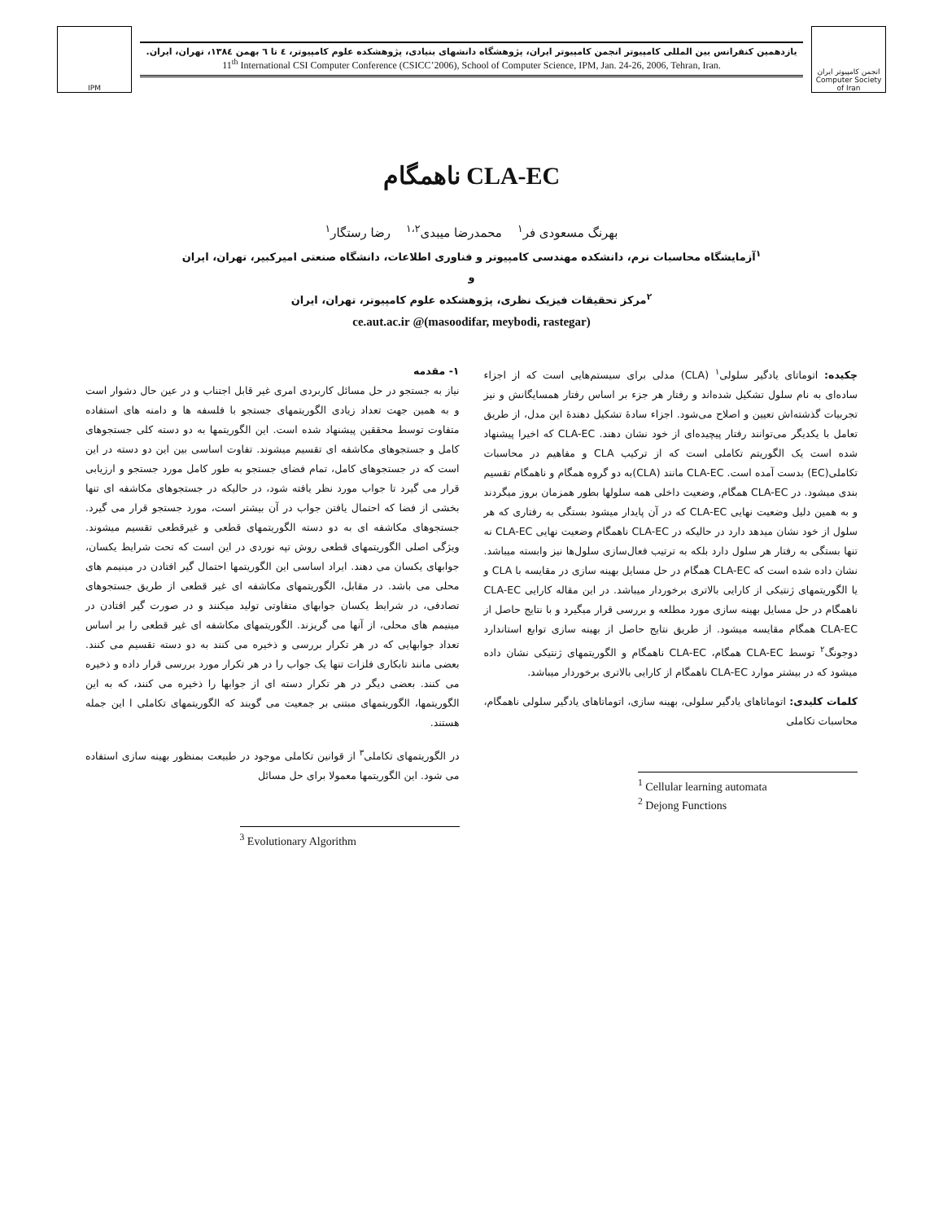IPM
یازدهمین کنفرانس بین المللی کامپیوتر انجمن کامپیوتر ایران، پژوهشگاه دانشهای بنیادی، پژوهشکده علوم کامپیوتر، ٤ تا ٦ بهمن ١٣٨٤، تهران، ایران.
11<sup>th</sup> International CSI Computer Conference (CSICC’2006), School of Computer Science, IPM, Jan. 24-26, 2006, Tehran, Iran.
انجمن کامپیوتر ایران Computer Society of Iran
CLA-EC ناهمگام
بهرنگ مسعودی فر<sup>۱</sup> محمدرضا میبدی<sup>۱،۲</sup> رضا رستگار<sup>۱</sup>
<sup>۱</sup> آزمایشگاه محاسبات نرم، دانشکده مهندسی کامپیوتر و فناوری اطلاعات، دانشگاه صنعتی امیرکبیر، تهران، ایران
و
<sup>۲</sup> مرکز تحقیقات فیزیک نظری، پژوهشکده علوم کامپیوتر، تهران، ایران
(masoodifar, meybodi, rastegar)@ ce.aut.ac.ir
چکیده: اتوماتای یادگیر سلولی<sup>۱</sup> (CLA) مدلی برای سیستم‌هایی است که از اجزاء ساده‌ای به نام سلول تشکیل شده‌اند و رفتار هر جزء بر اساس رفتار همسایگانش و نیز تجربیات گذشته‌اش تعیین و اصلاح می‌شود. اجزاء سادهٔ تشکیل دهندهٔ این مدل، از طریق تعامل با یکدیگر می‌توانند رفتار پیچیده‌ای از خود نشان دهند. CLA-EC که اخیرا پیشنهاد شده است یک الگوریتم تکاملی است که از ترکیب CLA و مفاهیم در محاسبات تکاملی(EC) بدست آمده است. CLA-EC مانند (CLA)به دو گروه همگام و ناهمگام تقسیم بندی میشود. در CLA-EC همگام, وضعیت داخلی همه سلولها بطور همزمان بروز میگردند و به همین دلیل وضعیت نهایی CLA-EC که در آن پایدار میشود بستگی به رفتاری که هر سلول از خود نشان میدهد دارد در حالیکه در CLA-EC ناهمگام وضعیت نهایی CLA-EC نه تنها بستگی به رفتار هر سلول دارد بلکه به ترتیب فعال‌سازی سلول‌ها نیز وابسته میباشد. نشان داده شده است که CLA-EC همگام در حل مسایل بهینه سازی در مقایسه با CLA و یا الگوریتمهای ژنتیکی از کارایی بالاتری برخوردار میباشد. در این مقاله کارایی CLA-EC ناهمگام در حل مسایل بهینه سازی مورد مطلعه و بررسی قرار میگیرد و با نتایج حاصل از CLA-EC همگام مقایسه میشود. از طریق نتایج حاصل از بهینه سازی توابع استاندارد دوجونگ<sup>۲</sup> توسط CLA-EC همگام، CLA-EC ناهمگام و الگوریتمهای ژنتیکی نشان داده میشود که در بیشتر موارد CLA-EC ناهمگام از کارایی بالاتری برخوردار میباشد.
کلمات کلیدی: اتوماتاهای یادگیر سلولی، بهینه سازی، اتوماتاهای یادگیر سلولی ناهمگام، محاسبات تکاملی
<sup>1</sup> Cellular learning automata
<sup>2</sup> Dejong Functions
۱- مقدمه
نیاز به جستجو در حل مسائل کاربردی امری غیر قابل اجتناب و در عین حال دشوار است و به همین جهت تعداد زیادی الگوریتمهای جستجو با فلسفه ها و دامنه های استفاده متفاوت توسط محققین پیشنهاد شده است. این الگوریتمها به دو دسته کلی جستجوهای کامل و جستجوهای مکاشفه ای تقسیم میشوند. تفاوت اساسی بین این دو دسته در این است که در جستجوهای کامل، تمام فضای جستجو به طور کامل مورد جستجو و ارزیابی قرار می گیرد تا جواب مورد نظر یافته شود، در حالیکه در جستجوهای مکاشفه ای تنها بخشی از فضا که احتمال یافتن جواب در آن بیشتر است، مورد جستجو قرار می گیرد. جستجوهای مکاشفه ای به دو دسته الگوریتمهای قطعی و غیرقطعی تقسیم میشوند. ویژگی اصلی الگوریتمهای قطعی روش تپه نوردی در این است که تحت شرایط یکسان، جوابهای یکسان می دهند. ایراد اساسی این الگوریتمها احتمال گیر افتادن در مینیمم های محلی می باشد. در مقابل، الگوریتمهای مکاشفه ای غیر قطعی از طریق جستجوهای تصادفی، در شرایط یکسان جوابهای متفاوتی تولید میکنند و در صورت گیر افتادن در مینیمم های محلی، از آنها می گریزند. الگوریتمهای مکاشفه ای غیر قطعی را بر اساس تعداد جوابهایی که در هر تکرار بررسی و ذخیره می کنند به دو دسته تقسیم می کنند. بعضی مانند تابکاری فلزات تنها یک جواب را در هر تکرار مورد بررسی قرار داده و ذخیره می کنند. بعضی دیگر در هر تکرار دسته ای از جوابها را ذخیره می کنند، که به این الگوریتمها، الگوریتمهای مبتنی بر جمعیت می گویند که الگوریتمهای تکاملی ا این جمله هستند.
در الگوریتمهای تکاملی<sup>۳</sup> از قوانین تکاملی موجود در طبیعت بمنظور بهینه سازی استفاده می شود. این الگوریتمها معمولا برای حل مسائل
<sup>3</sup> Evolutionary Algorithm